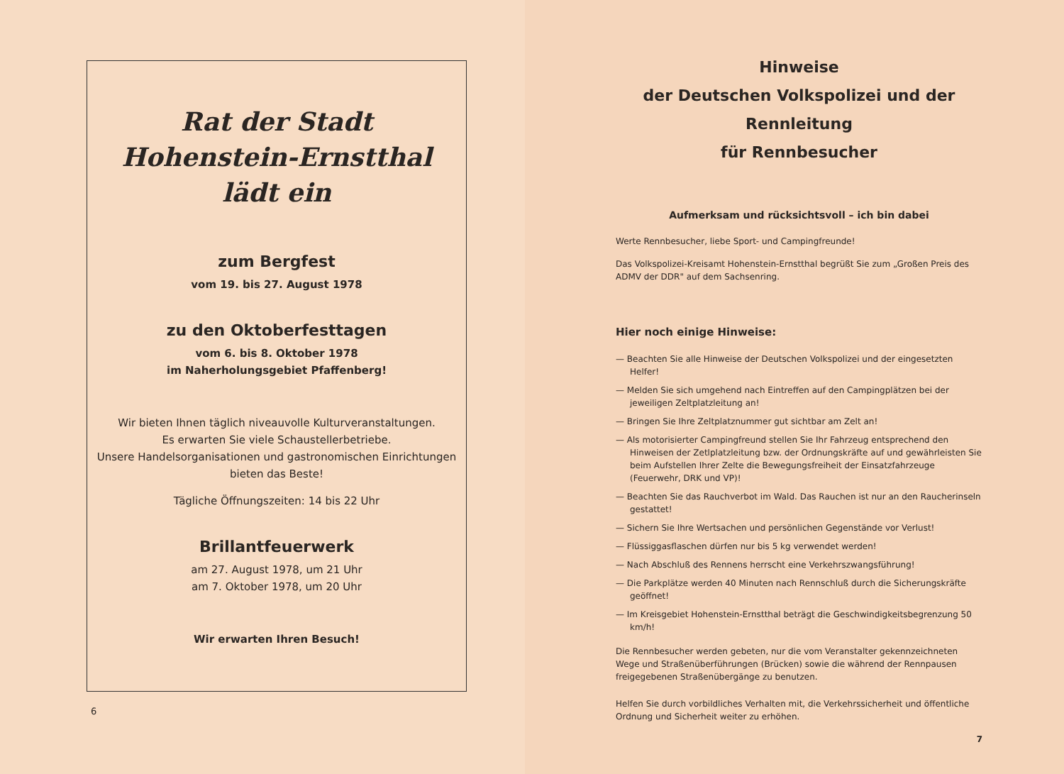Rat der Stadt
Hohenstein-Ernstthal
lädt ein
zum Bergfest
vom 19. bis 27. August 1978
zu den Oktoberfesttagen
vom 6. bis 8. Oktober 1978
im Naherholungsgebiet Pfaffenberg!
Wir bieten Ihnen täglich niveauvolle Kulturveranstaltungen.
Es erwarten Sie viele Schaustellerbetriebe.
Unsere Handelsorganisationen und gastronomischen Einrichtungen
bieten das Beste!
Tägliche Öffnungszeiten: 14 bis 22 Uhr
Brillantfeuerwerk
am 27. August 1978, um 21 Uhr
am 7. Oktober 1978, um 20 Uhr
Wir erwarten Ihren Besuch!
6
Hinweise
der Deutschen Volkspolizei und der Rennleitung
für Rennbesucher
Aufmerksam und rücksichtsvoll – ich bin dabei
Werte Rennbesucher, liebe Sport- und Campingfreunde!
Das Volkspolizei-Kreisamt Hohenstein-Ernstthal begrüßt Sie zum „Großen Preis des ADMV der DDR" auf dem Sachsenring.
Hier noch einige Hinweise:
— Beachten Sie alle Hinweise der Deutschen Volkspolizei und der eingesetzten Helfer!
— Melden Sie sich umgehend nach Eintreffen auf den Campingplätzen bei der jeweiligen Zeltplatzleitung an!
— Bringen Sie Ihre Zeltplatznummer gut sichtbar am Zelt an!
— Als motorisierter Campingfreund stellen Sie Ihr Fahrzeug entsprechend den Hinweisen der Zetlplatzleitung bzw. der Ordnungskräfte auf und gewährleisten Sie beim Aufstellen Ihrer Zelte die Bewegungsfreiheit der Einsatzfahrzeuge (Feuerwehr, DRK und VP)!
— Beachten Sie das Rauchverbot im Wald. Das Rauchen ist nur an den Raucherinseln gestattet!
— Sichern Sie Ihre Wertsachen und persönlichen Gegenstände vor Verlust!
— Flüssiggasflaschen dürfen nur bis 5 kg verwendet werden!
— Nach Abschluß des Rennens herrscht eine Verkehrszwangsführung!
— Die Parkplätze werden 40 Minuten nach Rennschluß durch die Sicherungskräfte geöffnet!
— Im Kreisgebiet Hohenstein-Ernstthal beträgt die Geschwindigkeitsbegrenzung 50 km/h!
Die Rennbesucher werden gebeten, nur die vom Veranstalter gekennzeichneten Wege und Straßenüberführungen (Brücken) sowie die während der Rennpausen freigegebenen Straßenübergänge zu benutzen.
Helfen Sie durch vorbildliches Verhalten mit, die Verkehrssicherheit und öffentliche Ordnung und Sicherheit weiter zu erhöhen.
7